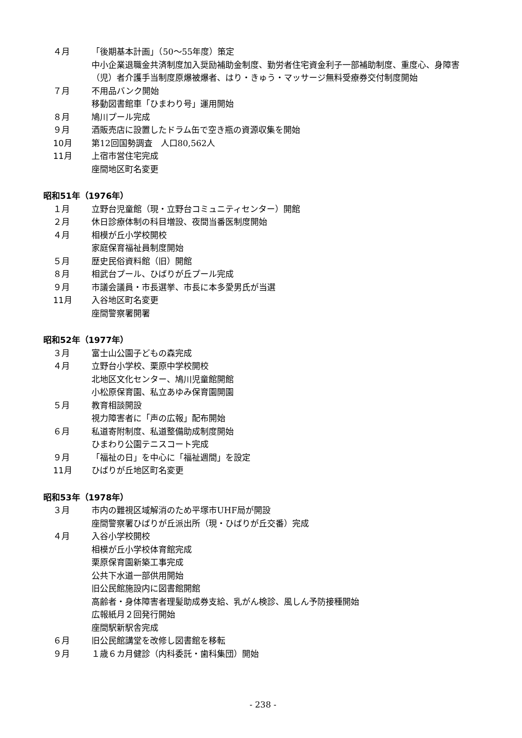４月 「後期基本計画」（50～55年度）策定
中小企業退職金共済制度加入奨励補助金制度、勤労者住宅資金利子一部補助制度、重度心、身障害（児）者介護手当制度原爆被爆者、はり・きゅう・マッサージ無料受療券交付制度開始
７月 不用品バンク開始
移動図書館車「ひまわり号」運用開始
８月 鳩川プール完成
９月 酒販売店に設置したドラム缶で空き瓶の資源収集を開始
10月 第12回国勢調査　人口80,562人
11月 上宿市営住宅完成
座間地区町名変更
昭和51年（1976年）
１月 立野台児童館（現・立野台コミュニティセンター）開館
２月 休日診療体制の科目増設、夜間当番医制度開始
４月 相模が丘小学校開校
家庭保育福祉員制度開始
５月 歴史民俗資料館（旧）開館
８月 相武台プール、ひばりが丘プール完成
９月 市議会議員・市長選挙、市長に本多愛男氏が当選
11月 入谷地区町名変更
座間警察署開署
昭和52年（1977年）
３月 富士山公園子どもの森完成
４月 立野台小学校、栗原中学校開校
北地区文化センター、鳩川児童館開館
小松原保育園、私立あゆみ保育園開園
５月 教育相談開設
視力障害者に「声の広報」配布開始
６月 私道寄附制度、私道整備助成制度開始
ひまわり公園テニスコート完成
９月 「福祉の日」を中心に「福祉週間」を設定
11月 ひばりが丘地区町名変更
昭和53年（1978年）
３月 市内の難視区域解消のため平塚市UHF局が開設
座間警察署ひばりが丘派出所（現・ひばりが丘交番）完成
４月 入谷小学校開校
相模が丘小学校体育館完成
栗原保育園新築工事完成
公共下水道一部供用開始
旧公民館施設内に図書館開館
高齢者・身体障害者理髪助成券支給、乳がん検診、風しん予防接種開始
広報紙月２回発行開始
座間駅新駅舎完成
６月 旧公民館講堂を改修し図書館を移転
９月 １歳６カ月健診（内科委託・歯科集団）開始
- 238 -